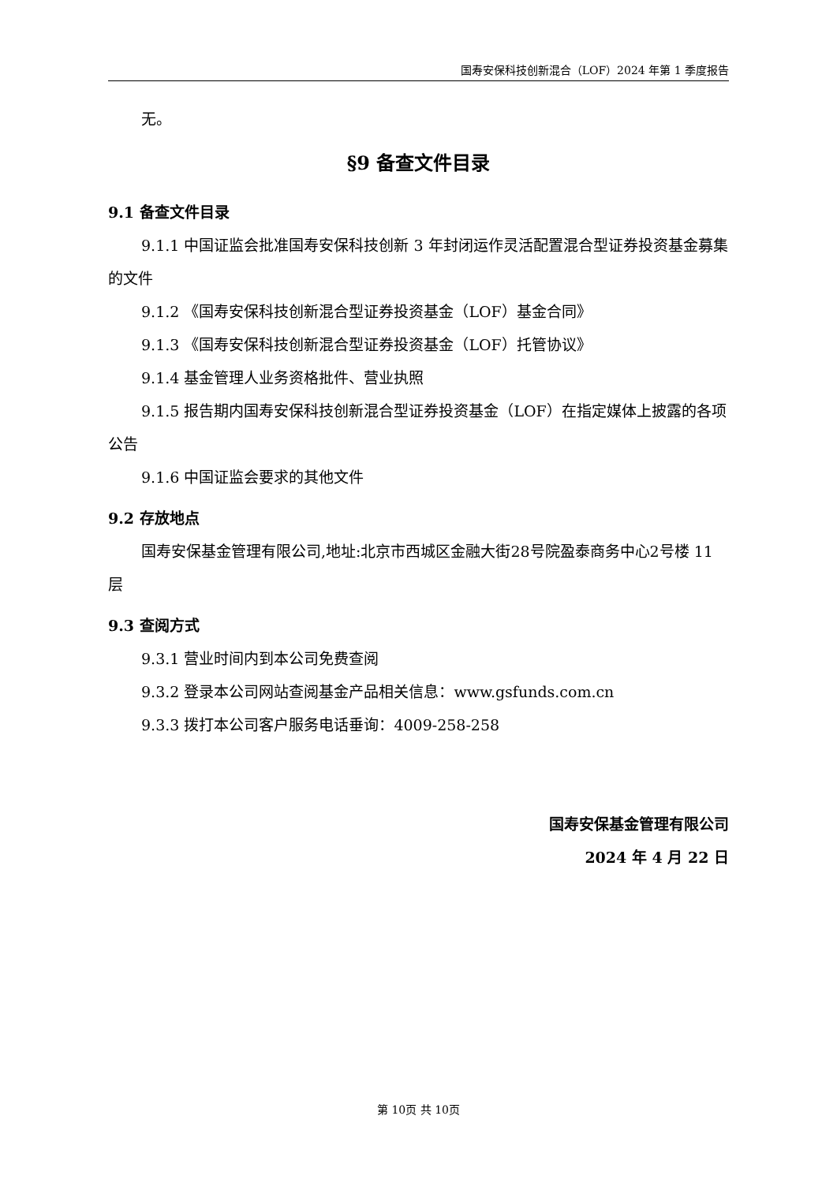国寿安保科技创新混合（LOF）2024 年第 1 季度报告
无。
§9 备查文件目录
9.1 备查文件目录
9.1.1 中国证监会批准国寿安保科技创新 3 年封闭运作灵活配置混合型证券投资基金募集的文件
9.1.2 《国寿安保科技创新混合型证券投资基金（LOF）基金合同》
9.1.3 《国寿安保科技创新混合型证券投资基金（LOF）托管协议》
9.1.4 基金管理人业务资格批件、营业执照
9.1.5 报告期内国寿安保科技创新混合型证券投资基金（LOF）在指定媒体上披露的各项公告
9.1.6 中国证监会要求的其他文件
9.2 存放地点
国寿安保基金管理有限公司,地址:北京市西城区金融大街28号院盈泰商务中心2号楼 11 层
9.3 查阅方式
9.3.1 营业时间内到本公司免费查阅
9.3.2 登录本公司网站查阅基金产品相关信息：www.gsfunds.com.cn
9.3.3 拨打本公司客户服务电话垂询：4009-258-258
国寿安保基金管理有限公司
2024 年 4 月 22 日
第 10页 共 10页